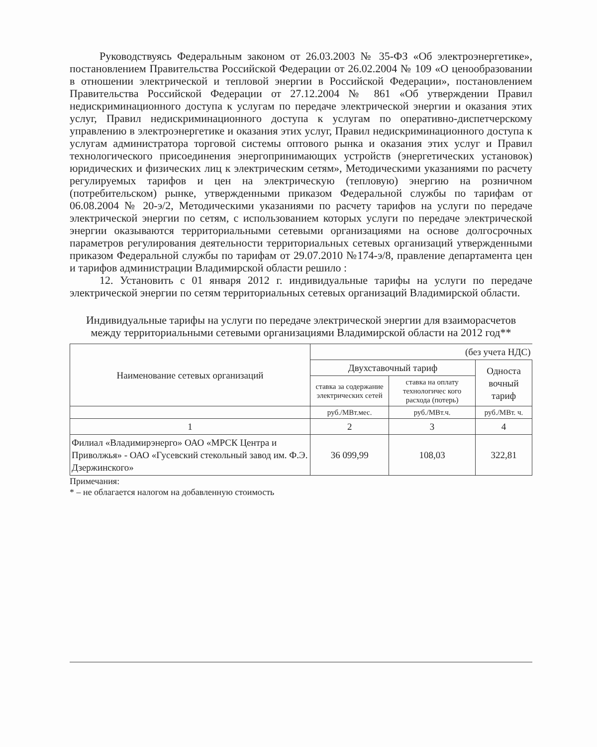Руководствуясь Федеральным законом от 26.03.2003 № 35-ФЗ «Об электроэнергетике», постановлением Правительства Российской Федерации от 26.02.2004 № 109 «О ценообразовании в отношении электрической и тепловой энергии в Российской Федерации», постановлением Правительства Российской Федерации от 27.12.2004 № 861 «Об утверждении Правил недискриминационного доступа к услугам по передаче электрической энергии и оказания этих услуг, Правил недискриминационного доступа к услугам по оперативно-диспетчерскому управлению в электроэнергетике и оказания этих услуг, Правил недискриминационного доступа к услугам администратора торговой системы оптового рынка и оказания этих услуг и Правил технологического присоединения энергопринимающих устройств (энергетических установок) юридических и физических лиц к электрическим сетям», Методическими указаниями по расчету регулируемых тарифов и цен на электрическую (тепловую) энергию на розничном (потребительском) рынке, утвержденными приказом Федеральной службы по тарифам от 06.08.2004 № 20-э/2, Методическими указаниями по расчету тарифов на услуги по передаче электрической энергии по сетям, с использованием которых услуги по передаче электрической энергии оказываются территориальными сетевыми организациями на основе долгосрочных параметров регулирования деятельности территориальных сетевых организаций утвержденными приказом Федеральной службы по тарифам от 29.07.2010 №174-э/8, правление департамента цен и тарифов администрации Владимирской области решило :
12. Установить с 01 января 2012 г. индивидуальные тарифы на услуги по передаче электрической энергии по сетям территориальных сетевых организаций Владимирской области.
Индивидуальные тарифы на услуги по передаче электрической энергии для взаиморасчетов между территориальными сетевыми организациями Владимирской области на 2012 год**
| Наименование сетевых организаций | (без учета НДС) | | |
| --- | --- | --- | --- |
| | Двухставочный тариф | | Односта вочный тариф |
| | ставка за содержание электрических сетей | ставка на оплату технологичес кого расхода (потерь) | |
| | руб./МВт.мес. | руб./МВт.ч. | руб./МВт. ч. |
| 1 | 2 | 3 | 4 |
| Филиал «Владимирэнерго» ОАО «МРСК Центра и Приволжья» - ОАО «Гусевский стекольный завод им. Ф.Э. Дзержинского» | 36 099,99 | 108,03 | 322,81 |
Примечания:
* – не облагается налогом на добавленную стоимость